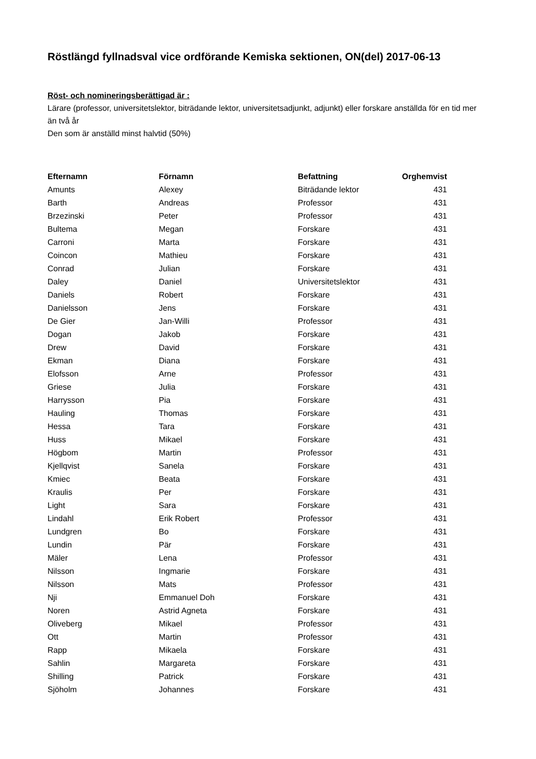Röstlängd fyllnadsval vice ordförande Kemiska sektionen, ON(del) 2017-06-13
Röst- och nomineringsberättigad är :
Lärare (professor, universitetslektor, biträdande lektor, universitetsadjunkt, adjunkt) eller forskare anställda för en tid mer än två år
Den som är anställd minst halvtid (50%)
| Efternamn | Förnamn | Befattning | Orghemvist |
| --- | --- | --- | --- |
| Amunts | Alexey | Biträdande lektor | 431 |
| Barth | Andreas | Professor | 431 |
| Brzezinski | Peter | Professor | 431 |
| Bultema | Megan | Forskare | 431 |
| Carroni | Marta | Forskare | 431 |
| Coincon | Mathieu | Forskare | 431 |
| Conrad | Julian | Forskare | 431 |
| Daley | Daniel | Universitetslektor | 431 |
| Daniels | Robert | Forskare | 431 |
| Danielsson | Jens | Forskare | 431 |
| De Gier | Jan-Willi | Professor | 431 |
| Dogan | Jakob | Forskare | 431 |
| Drew | David | Forskare | 431 |
| Ekman | Diana | Forskare | 431 |
| Elofsson | Arne | Professor | 431 |
| Griese | Julia | Forskare | 431 |
| Harrysson | Pia | Forskare | 431 |
| Hauling | Thomas | Forskare | 431 |
| Hessa | Tara | Forskare | 431 |
| Huss | Mikael | Forskare | 431 |
| Högbom | Martin | Professor | 431 |
| Kjellqvist | Sanela | Forskare | 431 |
| Kmiec | Beata | Forskare | 431 |
| Kraulis | Per | Forskare | 431 |
| Light | Sara | Forskare | 431 |
| Lindahl | Erik Robert | Professor | 431 |
| Lundgren | Bo | Forskare | 431 |
| Lundin | Pär | Forskare | 431 |
| Mäler | Lena | Professor | 431 |
| Nilsson | Ingmarie | Forskare | 431 |
| Nilsson | Mats | Professor | 431 |
| Nji | Emmanuel Doh | Forskare | 431 |
| Noren | Astrid Agneta | Forskare | 431 |
| Oliveberg | Mikael | Professor | 431 |
| Ott | Martin | Professor | 431 |
| Rapp | Mikaela | Forskare | 431 |
| Sahlin | Margareta | Forskare | 431 |
| Shilling | Patrick | Forskare | 431 |
| Sjöholm | Johannes | Forskare | 431 |